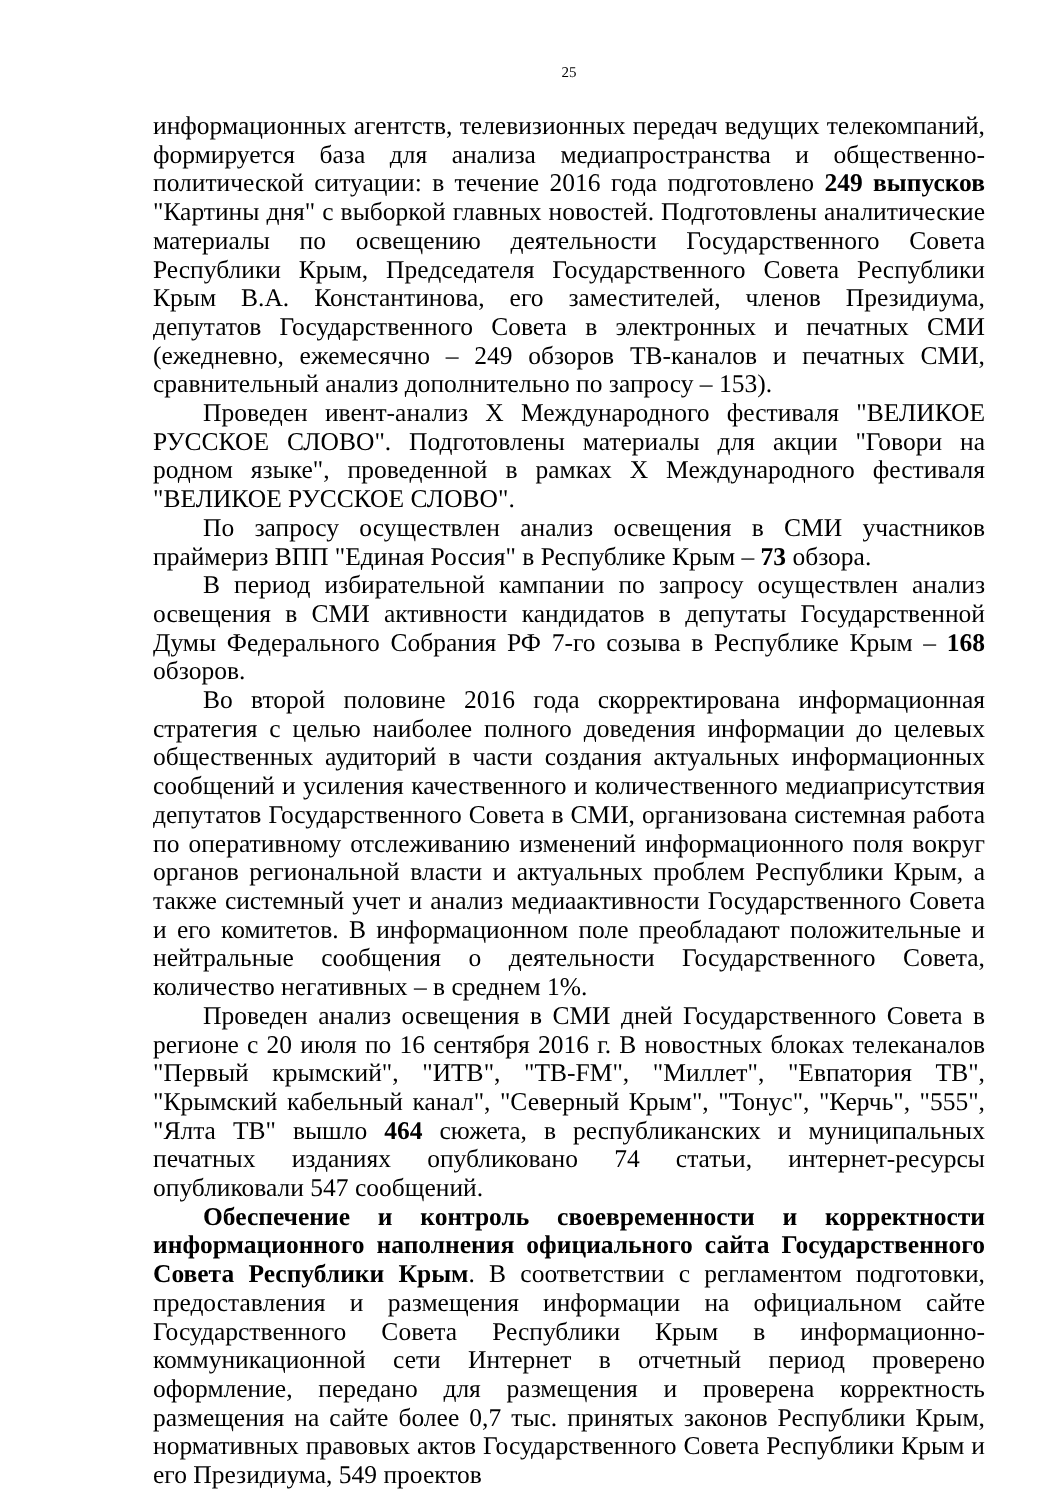25
информационных агентств, телевизионных передач ведущих телекомпаний, формируется база для анализа медиапространства и общественно-политической ситуации: в течение 2016 года подготовлено 249 выпусков "Картины дня" с выборкой главных новостей. Подготовлены аналитические материалы по освещению деятельности Государственного Совета Республики Крым, Председателя Государственного Совета Республики Крым В.А. Константинова, его заместителей, членов Президиума, депутатов Государственного Совета в электронных и печатных СМИ (ежедневно, ежемесячно – 249 обзоров ТВ-каналов и печатных СМИ, сравнительный анализ дополнительно по запросу – 153).
Проведен ивент-анализ X Международного фестиваля "ВЕЛИКОЕ РУССКОЕ СЛОВО". Подготовлены материалы для акции "Говори на родном языке", проведенной в рамках X Международного фестиваля "ВЕЛИКОЕ РУССКОЕ СЛОВО".
По запросу осуществлен анализ освещения в СМИ участников праймериз ВПП "Единая Россия" в Республике Крым – 73 обзора.
В период избирательной кампании по запросу осуществлен анализ освещения в СМИ активности кандидатов в депутаты Государственной Думы Федерального Собрания РФ 7-го созыва в Республике Крым – 168 обзоров.
Во второй половине 2016 года скорректирована информационная стратегия с целью наиболее полного доведения информации до целевых общественных аудиторий в части создания актуальных информационных сообщений и усиления качественного и количественного медиаприсутствия депутатов Государственного Совета в СМИ, организована системная работа по оперативному отслеживанию изменений информационного поля вокруг органов региональной власти и актуальных проблем Республики Крым, а также системный учет и анализ медиаактивности Государственного Совета и его комитетов. В информационном поле преобладают положительные и нейтральные сообщения о деятельности Государственного Совета, количество негативных – в среднем 1%.
Проведен анализ освещения в СМИ дней Государственного Совета в регионе с 20 июля по 16 сентября 2016 г. В новостных блоках телеканалов "Первый крымский", "ИТВ", "ТВ-FM", "Миллет", "Евпатория ТВ", "Крымский кабельный канал", "Северный Крым", "Тонус", "Керчь", "555", "Ялта ТВ" вышло 464 сюжета, в республиканских и муниципальных печатных изданиях опубликовано 74 статьи, интернет-ресурсы опубликовали 547 сообщений.
Обеспечение и контроль своевременности и корректности информационного наполнения официального сайта Государственного Совета Республики Крым. В соответствии с регламентом подготовки, предоставления и размещения информации на официальном сайте Государственного Совета Республики Крым в информационно-коммуникационной сети Интернет в отчетный период проверено оформление, передано для размещения и проверена корректность размещения на сайте более 0,7 тыс. принятых законов Республики Крым, нормативных правовых актов Государственного Совета Республики Крым и его Президиума, 549 проектов